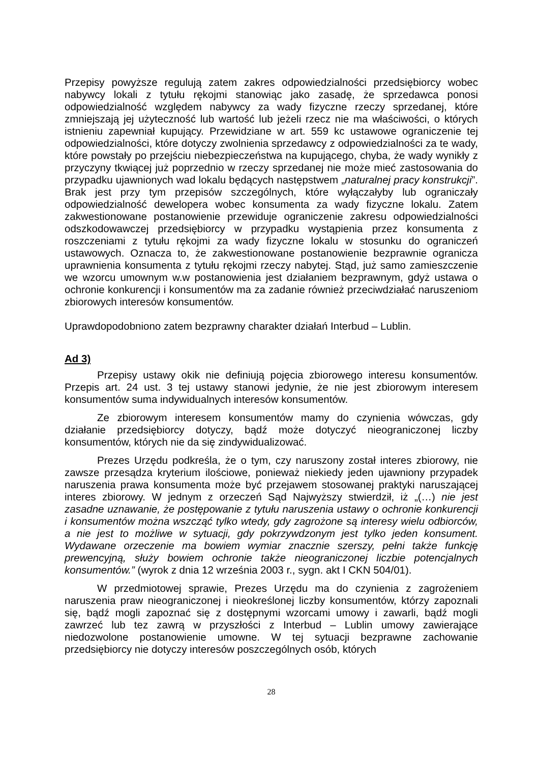Przepisy powyższe regulują zatem zakres odpowiedzialności przedsiębiorcy wobec nabywcy lokali z tytułu rękojmi stanowiąc jako zasadę, że sprzedawca ponosi odpowiedzialność względem nabywcy za wady fizyczne rzeczy sprzedanej, które zmniejszają jej użyteczność lub wartość lub jeżeli rzecz nie ma właściwości, o których istnieniu zapewniał kupujący. Przewidziane w art. 559 kc ustawowe ograniczenie tej odpowiedzialności, które dotyczy zwolnienia sprzedawcy z odpowiedzialności za te wady, które powstały po przejściu niebezpieczeństwa na kupującego, chyba, że wady wynikły z przyczyny tkwiącej już poprzednio w rzeczy sprzedanej nie może mieć zastosowania do przypadku ujawnionych wad lokalu będących następstwem „naturalnej pracy konstrukcji”. Brak jest przy tym przepisów szczególnych, które wyłączałyby lub ograniczały odpowiedzialność dewelopera wobec konsumenta za wady fizyczne lokalu. Zatem zakwestionowane postanowienie przewiduje ograniczenie zakresu odpowiedzialności odszkodowawczej przedsiębiorcy w przypadku wystąpienia przez konsumenta z roszczeniami z tytułu rękojmi za wady fizyczne lokalu w stosunku do ograniczeń ustawowych. Oznacza to, że zakwestionowane postanowienie bezprawnie ogranicza uprawnienia konsumenta z tytułu rękojmi rzeczy nabytej. Stąd, już samo zamieszczenie we wzorcu umownym w.w postanowienia jest działaniem bezprawnym, gdyż ustawa o ochronie konkurencji i konsumentów ma za zadanie również przeciwdziałać naruszeniom zbiorowych interesów konsumentów.
Uprawdopodobniono zatem bezprawny charakter działań Interbud – Lublin.
Ad 3)
Przepisy ustawy okik nie definiują pojęcia zbiorowego interesu konsumentów. Przepis art. 24 ust. 3 tej ustawy stanowi jedynie, że nie jest zbiorowym interesem konsumentów suma indywidualnych interesów konsumentów.
Ze zbiorowym interesem konsumentów mamy do czynienia wówczas, gdy działanie przedsiębiorcy dotyczy, bądź może dotyczyć nieograniczonej liczby konsumentów, których nie da się zindywidualizować.
Prezes Urzędu podkreśla, że o tym, czy naruszony został interes zbiorowy, nie zawsze przesądza kryterium ilościowe, ponieważ niekiedy jeden ujawniony przypadek naruszenia prawa konsumenta może być przejawem stosowanej praktyki naruszającej interes zbiorowy. W jednym z orzeczeń Sąd Najwyższy stwierdził, iż „(…) nie jest zasadne uznawanie, że postępowanie z tytułu naruszenia ustawy o ochronie konkurencji i konsumentów można wszcząć tylko wtedy, gdy zagrożone są interesy wielu odbiorców, a nie jest to możliwe w sytuacji, gdy pokrzywdzonym jest tylko jeden konsument. Wydawane orzeczenie ma bowiem wymiar znacznie szerszy, pełni także funkcję prewencyjną, służy bowiem ochronie także nieograniczonej liczbie potencjalnych konsumentów.” (wyrok z dnia 12 września 2003 r., sygn. akt I CKN 504/01).
W przedmiotowej sprawie, Prezes Urzędu ma do czynienia z zagrożeniem naruszenia praw nieograniczonej i nieokreślonej liczby konsumentów, którzy zapoznali się, bądź mogli zapoznać się z dostępnymi wzorcami umowy i zawarli, bądź mogli zawrzeć lub tez zawrą w przyszłości z Interbud – Lublin umowy zawierające niedozwolone postanowienie umowne. W tej sytuacji bezprawne zachowanie przedsiębiorcy nie dotyczy interesów poszczególnych osób, których
28